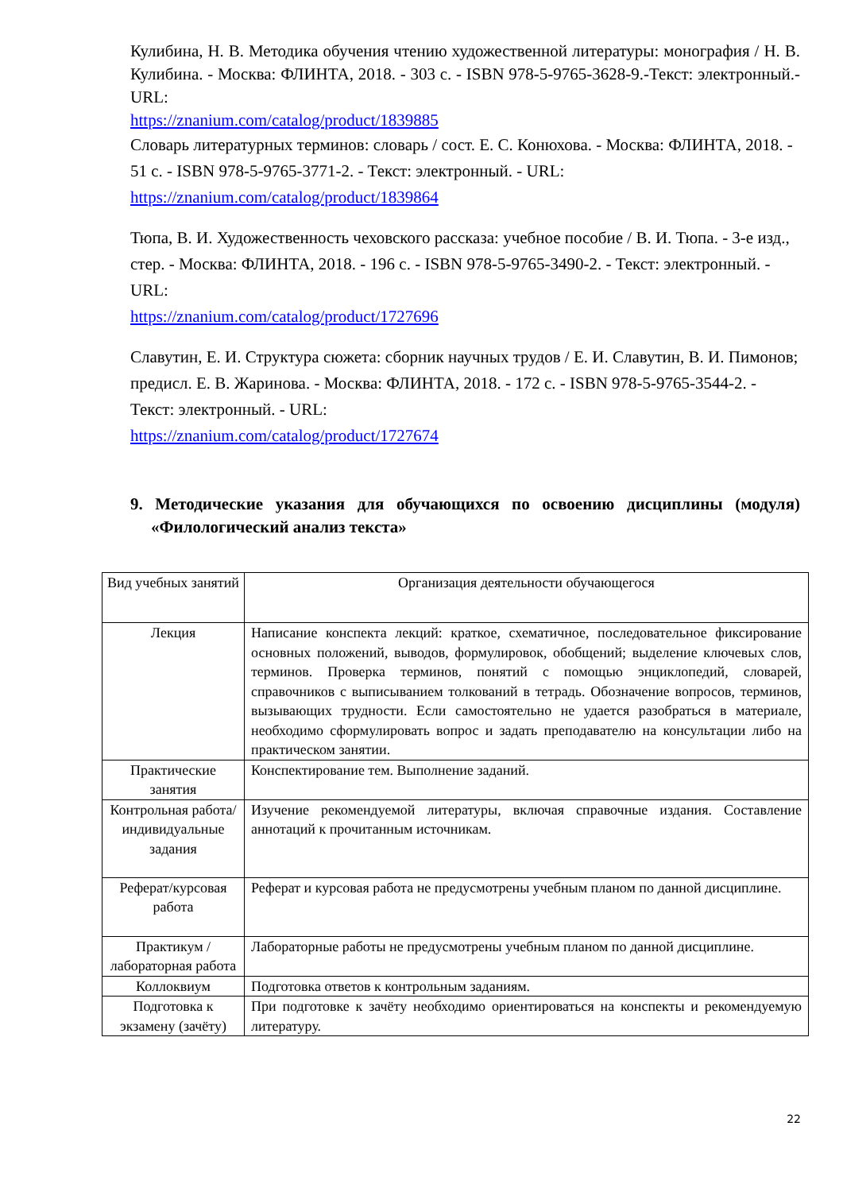Кулибина, Н. В. Методика обучения чтению художественной литературы: монография / Н. В. Кулибина. - Москва: ФЛИНТА, 2018. - 303 с. - ISBN 978-5-9765-3628-9.-Текст: электронный.-URL:
https://znanium.com/catalog/product/1839885
Словарь литературных терминов: словарь / сост. Е. С. Конюхова. - Москва: ФЛИНТА, 2018. - 51 с. - ISBN 978-5-9765-3771-2. - Текст: электронный. - URL: https://znanium.com/catalog/product/1839864
Тюпа, В. И. Художественность чеховского рассказа: учебное пособие / В. И. Тюпа. - 3-е изд., стер. - Москва: ФЛИНТА, 2018. - 196 с. - ISBN 978-5-9765-3490-2. - Текст: электронный. - URL:
https://znanium.com/catalog/product/1727696
Славутин, Е. И. Структура сюжета: сборник научных трудов / Е. И. Славутин, В. И. Пимонов; предисл. Е. В. Жаринова. - Москва: ФЛИНТА, 2018. - 172 с. - ISBN 978-5-9765-3544-2. - Текст: электронный. - URL:
https://znanium.com/catalog/product/1727674
9. Методические указания для обучающихся по освоению дисциплины (модуля) «Филологический анализ текста»
| Вид учебных занятий | Организация деятельности обучающегося |
| Лекция | Написание конспекта лекций: краткое, схематичное, последовательное фиксирование основных положений, выводов, формулировок, обобщений; выделение ключевых слов, терминов. Проверка терминов, понятий с помощью энциклопедий, словарей, справочников с выписыванием толкований в тетрадь. Обозначение вопросов, терминов, вызывающих трудности. Если самостоятельно не удается разобраться в материале, необходимо сформулировать вопрос и задать преподавателю на консультации либо на практическом занятии. |
| Практические занятия | Конспектирование тем. Выполнение заданий. |
| Контрольная работа/индивидуальные задания | Изучение рекомендуемой литературы, включая справочные издания. Составление аннотаций к прочитанным источникам. |
| Реферат/курсовая работа | Реферат и курсовая работа не предусмотрены учебным планом по данной дисциплине. |
| Практикум / лабораторная работа | Лабораторные работы не предусмотрены учебным планом по данной дисциплине. |
| Коллоквиум | Подготовка ответов к контрольным заданиям. |
| Подготовка к экзамену (зачёту) | При подготовке к зачёту необходимо ориентироваться на конспекты и рекомендуемую литературу. |
22